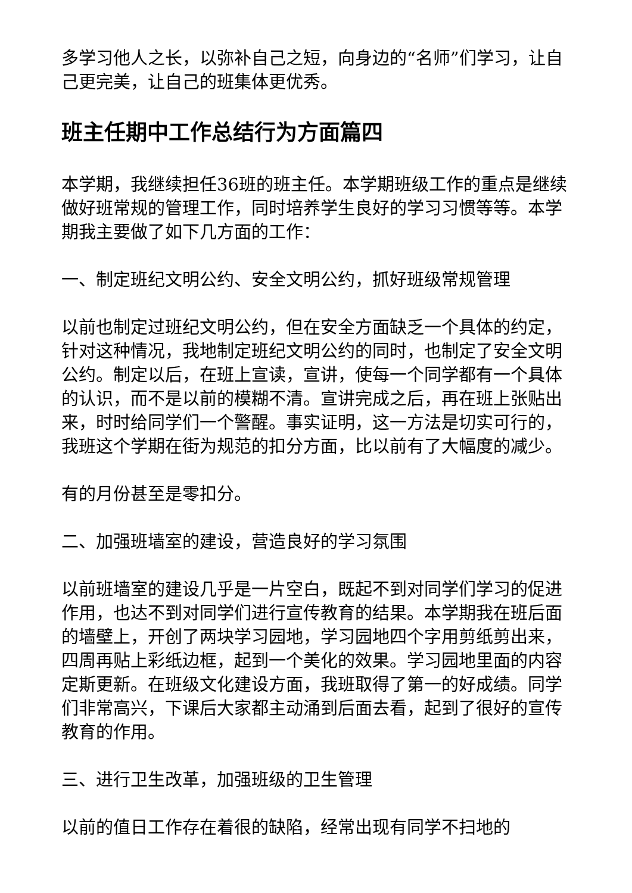多学习他人之长，以弥补自己之短，向身边的“名师”们学习，让自己更完美，让自己的班集体更优秀。
班主任期中工作总结行为方面篇四
本学期，我继续担任36班的班主任。本学期班级工作的重点是继续做好班常规的管理工作，同时培养学生良好的学习习惯等等。本学期我主要做了如下几方面的工作：
一、制定班纪文明公约、安全文明公约，抓好班级常规管理
以前也制定过班纪文明公约，但在安全方面缺乏一个具体的约定，针对这种情况，我地制定班纪文明公约的同时，也制定了安全文明公约。制定以后，在班上宣读，宣讲，使每一个同学都有一个具体的认识，而不是以前的模糊不清。宣讲完成之后，再在班上张贴出来，时时给同学们一个警醒。事实证明，这一方法是切实可行的，我班这个学期在街为规范的扣分方面，比以前有了大幅度的减少。
有的月份甚至是零扣分。
二、加强班墙室的建设，营造良好的学习氛围
以前班墙室的建设几乎是一片空白，既起不到对同学们学习的促进作用，也达不到对同学们进行宣传教育的结果。本学期我在班后面的墙壁上，开创了两块学习园地，学习园地四个字用剪纸剪出来，四周再贴上彩纸边框，起到一个美化的效果。学习园地里面的内容定斯更新。在班级文化建设方面，我班取得了第一的好成绩。同学们非常高兴，下课后大家都主动涌到后面去看，起到了很好的宣传教育的作用。
三、进行卫生改革，加强班级的卫生管理
以前的值日工作存在着很的缺陷，经常出现有同学不扫地的